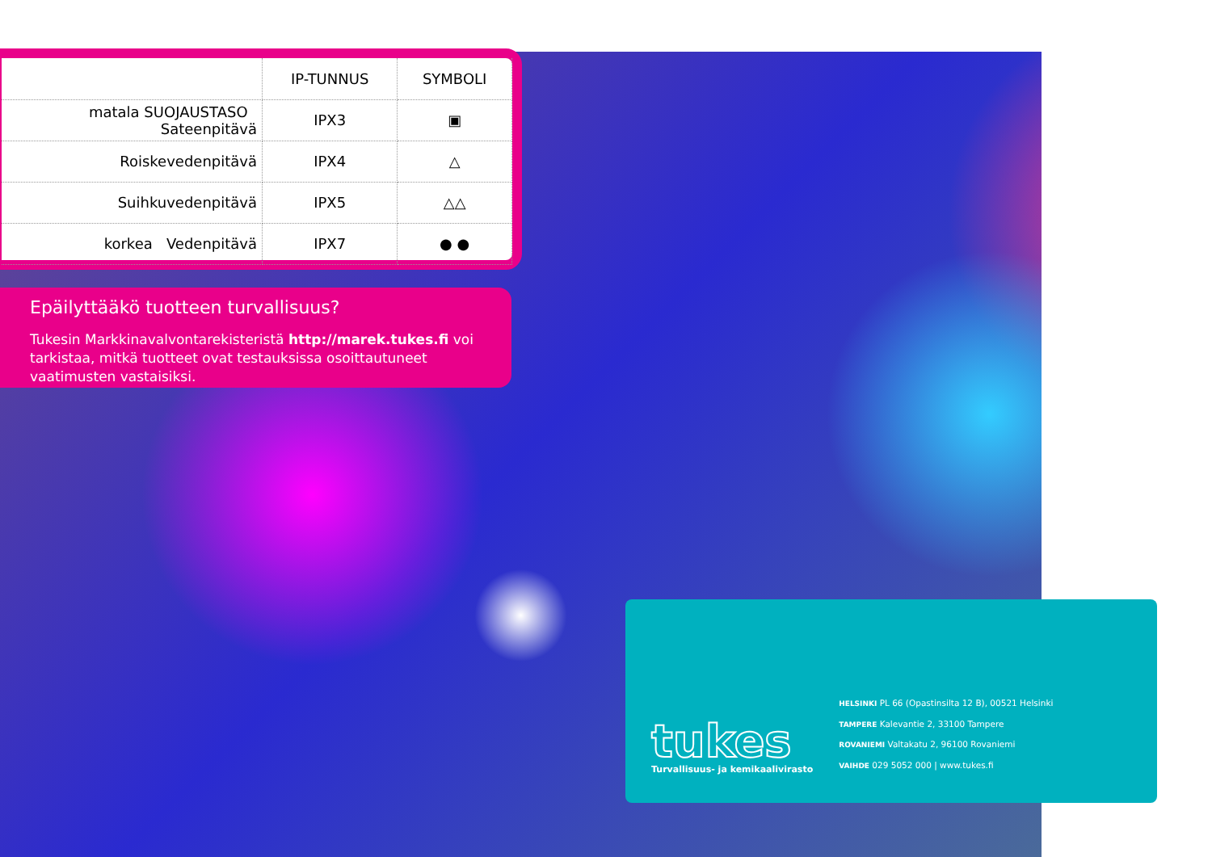| | IP-TUNNUS | SYMBOLI |
| --- | --- | --- |
| matala SUOJAUSTASO Sateenpitävä | IPX3 | ▣ |
| Roiskevedenpitävä | IPX4 | △ |
| Suihkuvedenpitävä | IPX5 | △△ |
| korkea Vedenpitävä | IPX7 | ● ● |
Epäilyttääkö tuotteen turvallisuus?
Tukesin Markkinavalvontarekisteristä http://marek.tukes.fi voi tarkistaa, mitkä tuotteet ovat testauksissa osoittautuneet vaatimusten vastaisiksi.
tukes
Turvallisuus- ja kemikaalivirasto
HELSINKI PL 66 (Opastinsilta 12 B), 00521 Helsinki
TAMPERE Kalevantie 2, 33100 Tampere
ROVANIEMI Valtakatu 2, 96100 Rovaniemi
VAIHDE 029 5052 000 | www.tukes.fi